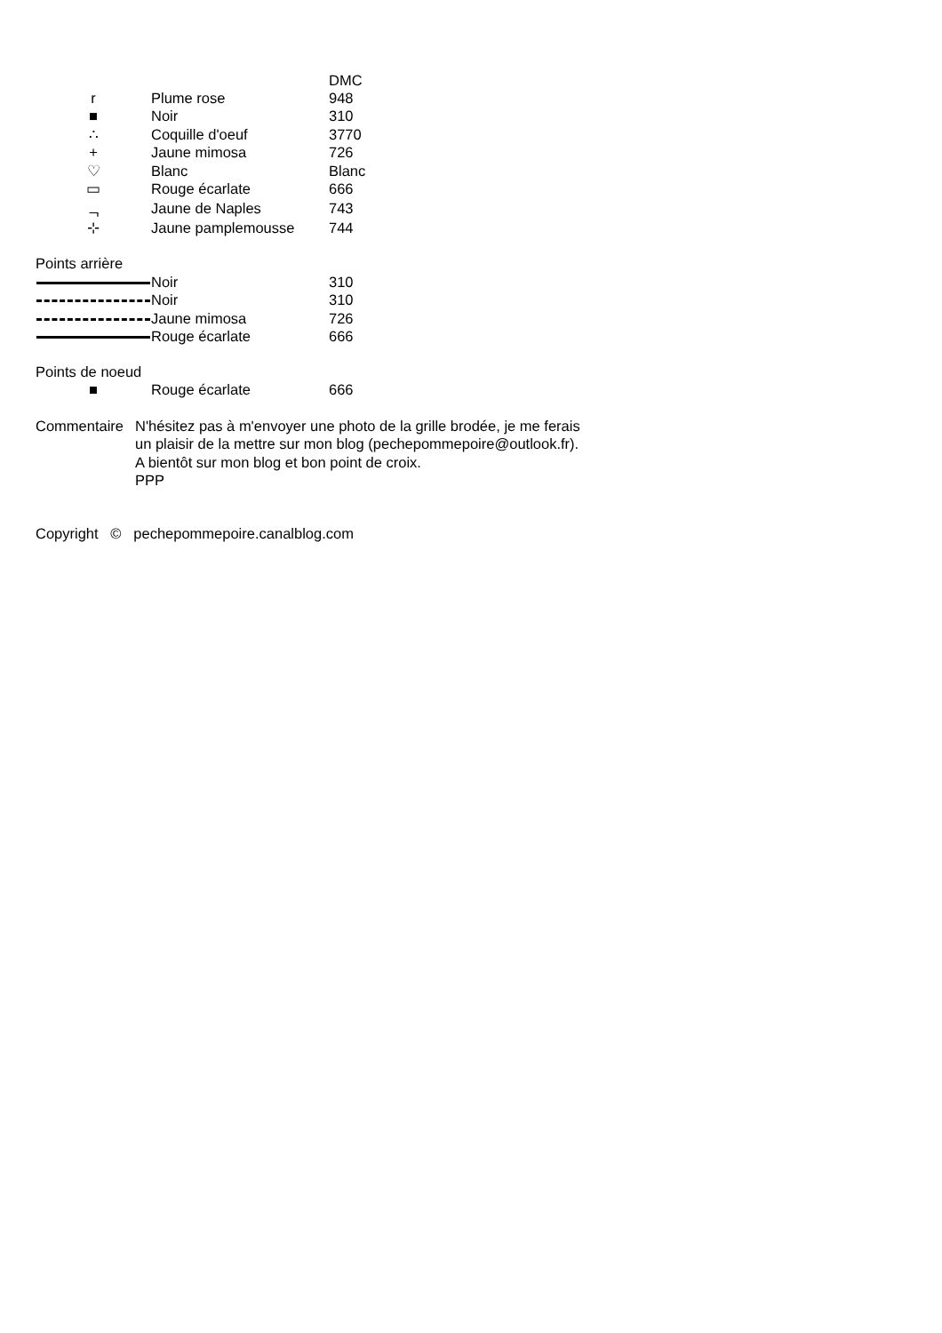| | | DMC |
| r | Plume rose | 948 |
| ■ | Noir | 310 |
| ∴ | Coquille d'oeuf | 3770 |
| + | Jaune mimosa | 726 |
| ♡ | Blanc | Blanc |
| ▭ | Rouge écarlate | 666 |
| ᆨ | Jaune de Naples | 743 |
| ⊹ | Jaune pamplemousse | 744 |
Points arrière
| | Noir | 310 |
| | Noir | 310 |
| | Jaune mimosa | 726 |
| | Rouge écarlate | 666 |
Points de noeud
| ■ | Rouge écarlate | 666 |
Commentaire N'hésitez pas à m'envoyer une photo de la grille brodée, je me ferais
un plaisir de la mettre sur mon blog (pechepommepoire@outlook.fr).
A bientôt sur mon blog et bon point de croix.
PPP
Copyright © pechepommepoire.canalblog.com